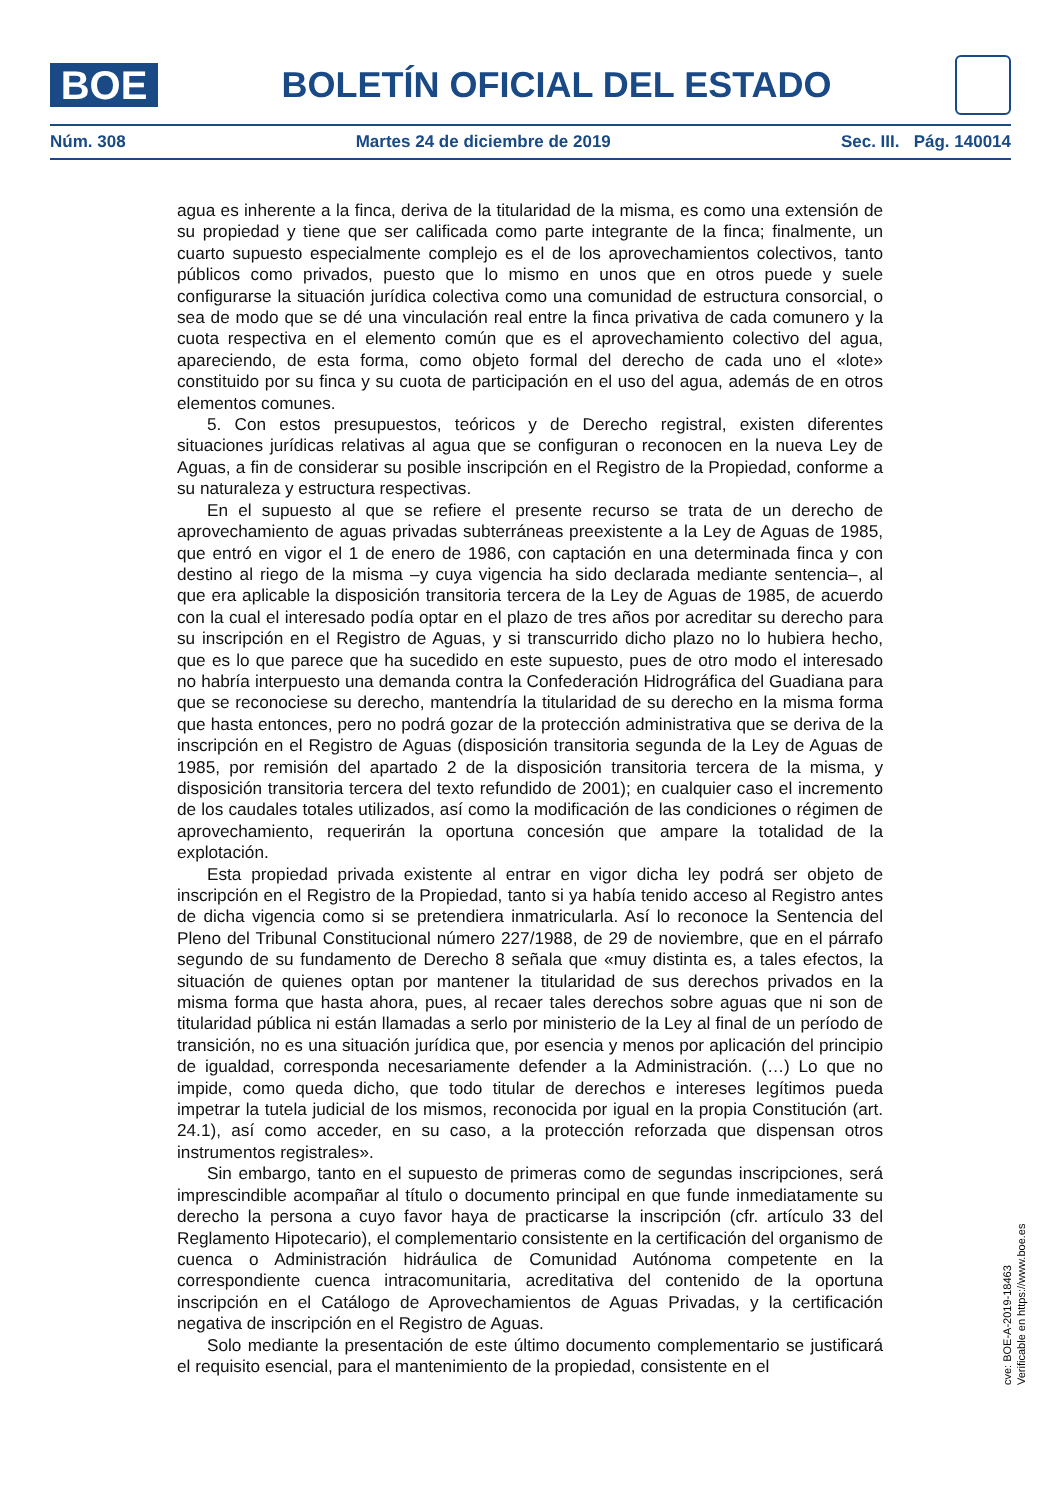BOE
BOLETÍN OFICIAL DEL ESTADO
Núm. 308 Martes 24 de diciembre de 2019 Sec. III. Pág. 140014
agua es inherente a la finca, deriva de la titularidad de la misma, es como una extensión de su propiedad y tiene que ser calificada como parte integrante de la finca; finalmente, un cuarto supuesto especialmente complejo es el de los aprovechamientos colectivos, tanto públicos como privados, puesto que lo mismo en unos que en otros puede y suele configurarse la situación jurídica colectiva como una comunidad de estructura consorcial, o sea de modo que se dé una vinculación real entre la finca privativa de cada comunero y la cuota respectiva en el elemento común que es el aprovechamiento colectivo del agua, apareciendo, de esta forma, como objeto formal del derecho de cada uno el «lote» constituido por su finca y su cuota de participación en el uso del agua, además de en otros elementos comunes.
5. Con estos presupuestos, teóricos y de Derecho registral, existen diferentes situaciones jurídicas relativas al agua que se configuran o reconocen en la nueva Ley de Aguas, a fin de considerar su posible inscripción en el Registro de la Propiedad, conforme a su naturaleza y estructura respectivas.
En el supuesto al que se refiere el presente recurso se trata de un derecho de aprovechamiento de aguas privadas subterráneas preexistente a la Ley de Aguas de 1985, que entró en vigor el 1 de enero de 1986, con captación en una determinada finca y con destino al riego de la misma –y cuya vigencia ha sido declarada mediante sentencia–, al que era aplicable la disposición transitoria tercera de la Ley de Aguas de 1985, de acuerdo con la cual el interesado podía optar en el plazo de tres años por acreditar su derecho para su inscripción en el Registro de Aguas, y si transcurrido dicho plazo no lo hubiera hecho, que es lo que parece que ha sucedido en este supuesto, pues de otro modo el interesado no habría interpuesto una demanda contra la Confederación Hidrográfica del Guadiana para que se reconociese su derecho, mantendría la titularidad de su derecho en la misma forma que hasta entonces, pero no podrá gozar de la protección administrativa que se deriva de la inscripción en el Registro de Aguas (disposición transitoria segunda de la Ley de Aguas de 1985, por remisión del apartado 2 de la disposición transitoria tercera de la misma, y disposición transitoria tercera del texto refundido de 2001); en cualquier caso el incremento de los caudales totales utilizados, así como la modificación de las condiciones o régimen de aprovechamiento, requerirán la oportuna concesión que ampare la totalidad de la explotación.
Esta propiedad privada existente al entrar en vigor dicha ley podrá ser objeto de inscripción en el Registro de la Propiedad, tanto si ya había tenido acceso al Registro antes de dicha vigencia como si se pretendiera inmatricularla. Así lo reconoce la Sentencia del Pleno del Tribunal Constitucional número 227/1988, de 29 de noviembre, que en el párrafo segundo de su fundamento de Derecho 8 señala que «muy distinta es, a tales efectos, la situación de quienes optan por mantener la titularidad de sus derechos privados en la misma forma que hasta ahora, pues, al recaer tales derechos sobre aguas que ni son de titularidad pública ni están llamadas a serlo por ministerio de la Ley al final de un período de transición, no es una situación jurídica que, por esencia y menos por aplicación del principio de igualdad, corresponda necesariamente defender a la Administración. (…) Lo que no impide, como queda dicho, que todo titular de derechos e intereses legítimos pueda impetrar la tutela judicial de los mismos, reconocida por igual en la propia Constitución (art. 24.1), así como acceder, en su caso, a la protección reforzada que dispensan otros instrumentos registrales».
Sin embargo, tanto en el supuesto de primeras como de segundas inscripciones, será imprescindible acompañar al título o documento principal en que funde inmediatamente su derecho la persona a cuyo favor haya de practicarse la inscripción (cfr. artículo 33 del Reglamento Hipotecario), el complementario consistente en la certificación del organismo de cuenca o Administración hidráulica de Comunidad Autónoma competente en la correspondiente cuenca intracomunitaria, acreditativa del contenido de la oportuna inscripción en el Catálogo de Aprovechamientos de Aguas Privadas, y la certificación negativa de inscripción en el Registro de Aguas.
Solo mediante la presentación de este último documento complementario se justificará el requisito esencial, para el mantenimiento de la propiedad, consistente en el
cve: BOE-A-2019-18463
Verificable en https://www.boe.es